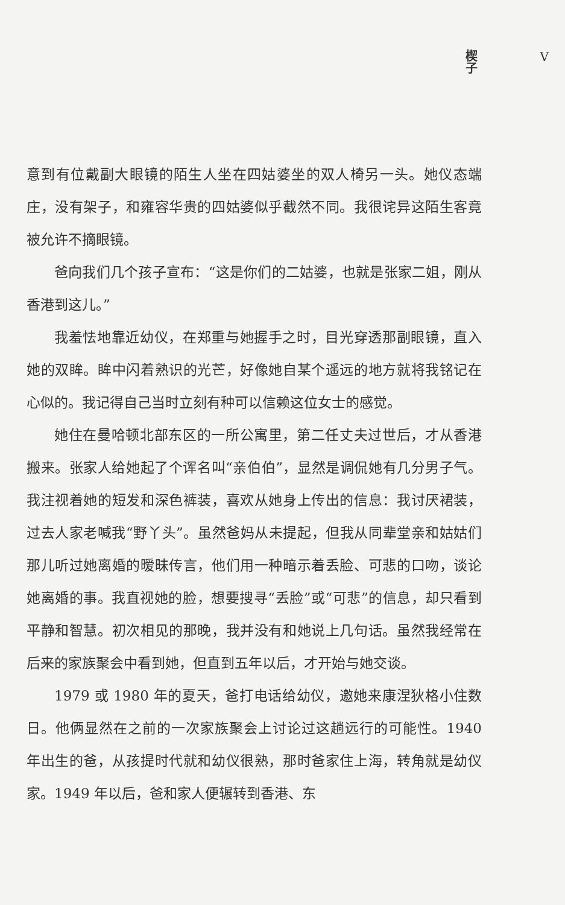楔子 V
意到有位戴副大眼镜的陌生人坐在四姑婆坐的双人椅另一头。她仪态端庄，没有架子，和雍容华贵的四姑婆似乎截然不同。我很诧异这陌生客竟被允许不摘眼镜。
爸向我们几个孩子宣布：“这是你们的二姑婆，也就是张家二姐，刚从香港到这儿。”
我羞怯地靠近幼仪，在郑重与她握手之时，目光穿透那副眼镜，直入她的双眸。眸中闪着熟识的光芒，好像她自某个遥远的地方就将我铭记在心似的。我记得自己当时立刻有种可以信赖这位女士的感觉。
她住在曼哈顿北部东区的一所公寓里，第二任丈夫过世后，才从香港搬来。张家人给她起了个诨名叫“亲伯伯”，显然是调侃她有几分男子气。我注视着她的短发和深色裤装，喜欢从她身上传出的信息：我讨厌裙装，过去人家老喊我“野丫头”。虽然爸妈从未提起，但我从同辈堂亲和姑姑们那儿听过她离婚的暧昧传言，他们用一种暗示着丢脸、可悲的口吻，谈论她离婚的事。我直视她的脸，想要搜寻“丢脸”或“可悲”的信息，却只看到平静和智慧。初次相见的那晚，我并没有和她说上几句话。虽然我经常在后来的家族聚会中看到她，但直到五年以后，才开始与她交谈。
1979 或 1980 年的夏天，爸打电话给幼仪，邀她来康涅狄格小住数日。他俩显然在之前的一次家族聚会上讨论过这趟远行的可能性。1940 年出生的爸，从孩提时代就和幼仪很熟，那时爸家住上海，转角就是幼仪家。1949 年以后，爸和家人便辗转到香港、东